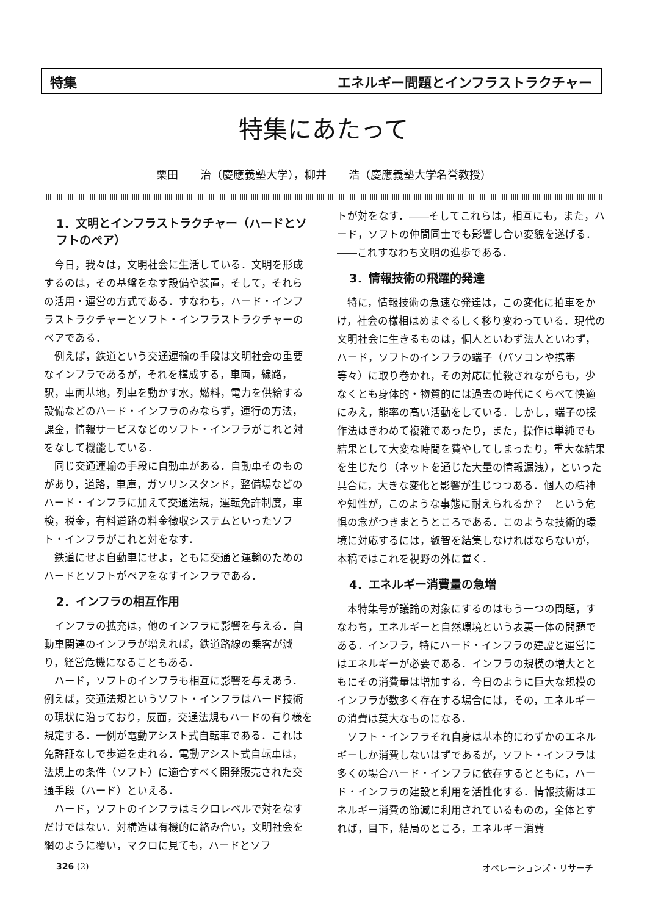特集 エネルギー問題とインフラストラクチャー
特集にあたって
栗田　　治（慶應義塾大学），柳井　　浩（慶應義塾大学名誉教授）
1．文明とインフラストラクチャー（ハードとソフトのペア）
今日，我々は，文明社会に生活している．文明を形成するのは，その基盤をなす設備や装置，そして，それらの活用・運営の方式である．すなわち，ハード・インフラストラクチャーとソフト・インフラストラクチャーのペアである．
例えば，鉄道という交通運輸の手段は文明社会の重要なインフラであるが，それを構成する，車両，線路，駅，車両基地，列車を動かす水，燃料，電力を供給する設備などのハード・インフラのみならず，運行の方法，課金，情報サービスなどのソフト・インフラがこれと対をなして機能している．
同じ交通運輸の手段に自動車がある．自動車そのものがあり，道路，車庫，ガソリンスタンド，整備場などのハード・インフラに加えて交通法規，運転免許制度，車検，税金，有料道路の料金徴収システムといったソフト・インフラがこれと対をなす．
鉄道にせよ自動車にせよ，ともに交通と運輸のためのハードとソフトがペアをなすインフラである．
2．インフラの相互作用
インフラの拡充は，他のインフラに影響を与える．自動車関連のインフラが増えれば，鉄道路線の乗客が減り，経営危機になることもある．
ハード，ソフトのインフラも相互に影響を与えあう．例えば，交通法規というソフト・インフラはハード技術の現状に沿っており，反面，交通法規もハードの有り様を規定する．一例が電動アシスト式自転車である．これは免許証なしで歩道を走れる．電動アシスト式自転車は，法規上の条件（ソフト）に適合すべく開発販売された交通手段（ハード）といえる．
ハード，ソフトのインフラはミクロレベルで対をなすだけではない．対構造は有機的に絡み合い，文明社会を網のように覆い，マクロに見ても，ハードとソフ
トが対をなす．――そしてこれらは，相互にも，また，ハード，ソフトの仲間同士でも影響し合い変貌を遂げる．――これすなわち文明の進歩である．
3．情報技術の飛躍的発達
特に，情報技術の急速な発達は，この変化に拍車をかけ，社会の様相はめまぐるしく移り変わっている．現代の文明社会に生きるものは，個人といわず法人といわず，ハード，ソフトのインフラの端子（パソコンや携帯等々）に取り巻かれ，その対応に忙殺されながらも，少なくとも身体的・物質的には過去の時代にくらべて快適にみえ，能率の高い活動をしている．しかし，端子の操作法はきわめて複雑であったり，また，操作は単純でも結果として大変な時間を費やしてしまったり，重大な結果を生じたり（ネットを通じた大量の情報漏洩），といった具合に，大きな変化と影響が生じつつある．個人の精神や知性が，このような事態に耐えられるか？　という危惧の念がつきまとうところである．このような技術的環境に対応するには，叡智を結集しなければならないが，本稿ではこれを視野の外に置く．
4．エネルギー消費量の急増
本特集号が議論の対象にするのはもう一つの問題，すなわち，エネルギーと自然環境という表裏一体の問題である．インフラ，特にハード・インフラの建設と運営にはエネルギーが必要である．インフラの規模の増大とともにその消費量は増加する．今日のように巨大な規模のインフラが数多く存在する場合には，その，エネルギーの消費は莫大なものになる．
ソフト・インフラそれ自身は基本的にわずかのエネルギーしか消費しないはずであるが，ソフト・インフラは多くの場合ハード・インフラに依存するとともに，ハード・インフラの建設と利用を活性化する．情報技術はエネルギー消費の節減に利用されているものの，全体とすれば，目下，結局のところ，エネルギー消費
326 (2) オペレーションズ・リサーチ